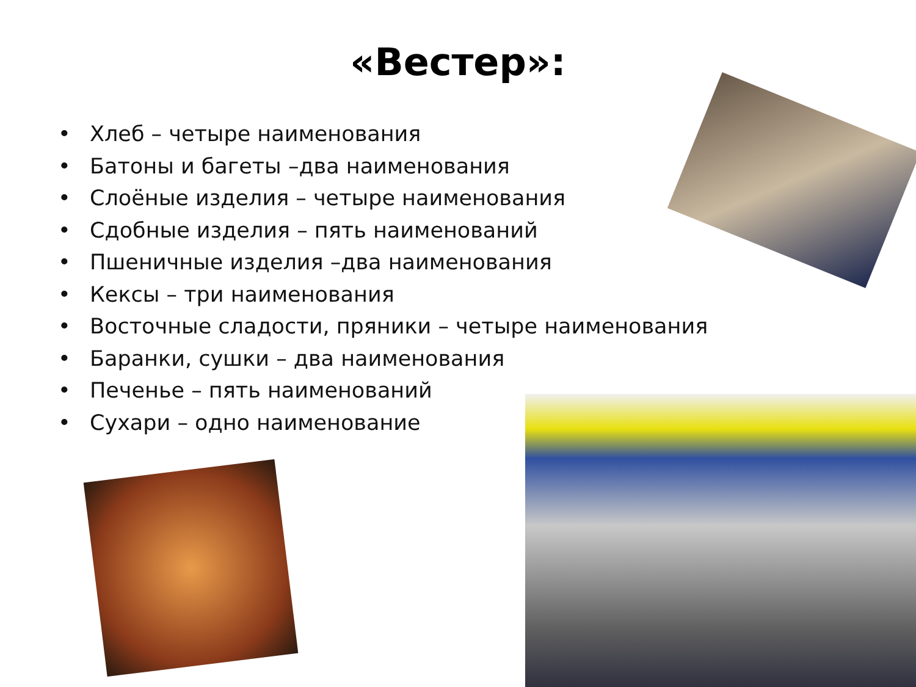«Вестер»:
• Хлеб – четыре наименования
• Батоны и багеты –два наименования
• Слоёные изделия – четыре наименования
• Сдобные изделия – пять наименований
• Пшеничные изделия –два наименования
• Кексы – три наименования
• Восточные сладости, пряники – четыре наименования
• Баранки, сушки – два наименования
• Печенье – пять наименований
• Сухари – одно наименование